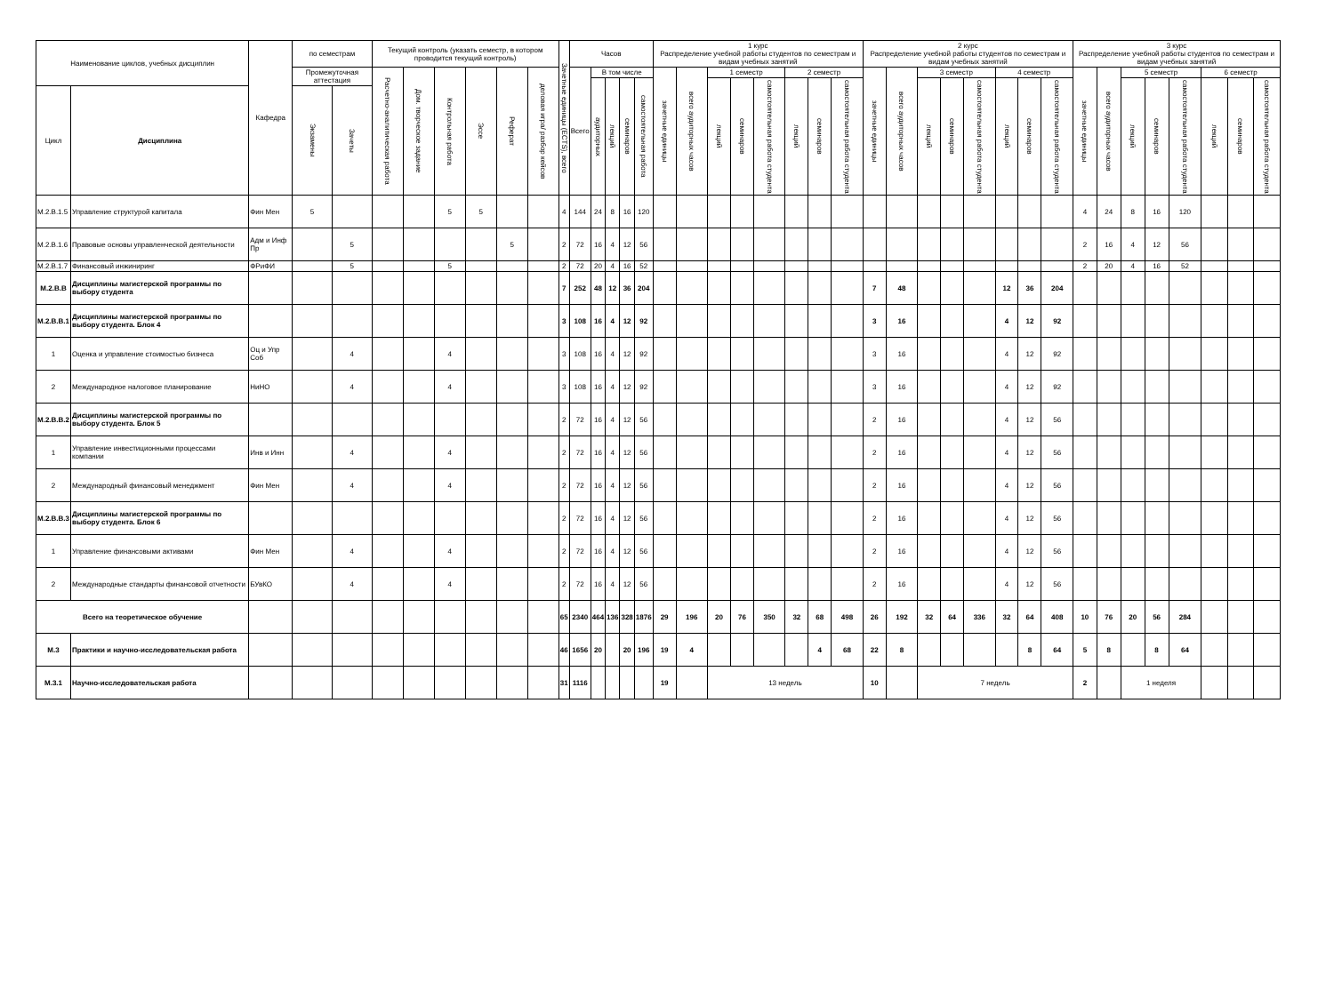| Наименование циклов, учебных дисциплин | | Кафедра | по семестрам | | Текущий контроль (указать семестр, в котором проводится текущий контроль) | | | | | | Зачетные единицы (ECTS), всего | Часов | | | | | 1 курс Распределение учебной работы студентов по семестрам и видам учебных занятий | | | | | | | | 2 курс Распределение учебной работы студентов по семестрам и видам учебных занятий | | | | | | | | 3 курс Распределение учебной работы студентов по семестрам и видам учебных занятий | | | | | | | |
| --- | --- | --- | --- | --- | --- | --- | --- | --- | --- | --- | --- | --- | --- | --- | --- | --- | --- | --- | --- | --- | --- | --- | --- | --- | --- | --- | --- | --- | --- | --- | --- | --- | --- | --- | --- | --- | --- | --- | --- | --- |
| | | | Промежуточная аттестация | | Расчетно-аналитическая работа | Дом. творческое задание | Контрольная работа | Эссе | Реферат | деловая игра/ разбор кейсов | | Всего | В том числе | | | | зачетные единицы | всего аудиторных часов | 1 семестр | | | 2 семестр | | | зачетные единицы | всего аудиторных часов | 3 семестр | | | 4 семестр | | | зачетные единицы | всего аудиторных часов | 5 семестр | | | 6 семестр | | |
| | | | | | | | | | | | | | аудиторных | лекций | семинаров | самостоятельная работа | | | лекций | семинаров | самостоятельная работа студента | лекций | семинаров | самостоятельная работа студента | | | лекций | семинаров | самостоятельная работа студента | лекций | семинаров | самостоятельная работа студента | | | лекций | семинаров | самостоятельная работа студента | лекций | семинаров | самостоятельная работа студента |
| Цикл | Дисциплина | | Экзамены | Зачеты | | | | | | | | | | | | | | | | | | | | | | | | | | | | | | | | | | | | |
| М.2.В.1.5 | Управление структурой капитала | Фин Мен | 5 | | | | 5 | 5 | | | 4 | 144 | 24 | 8 | 16 | 120 | | | | | | | | | | | | | | | | | 4 | 24 | 8 | 16 | 120 | | | |
| М.2.В.1.6 | Правовые основы управленческой деятельности | Адм и Инф Пр | | 5 | | | | | 5 | | 2 | 72 | 16 | 4 | 12 | 56 | | | | | | | | | | | | | | | | | 2 | 16 | 4 | 12 | 56 | | | |
| М.2.В.1.7 | Финансовый инжиниринг | ФРиФИ | | 5 | | | 5 | | | | 2 | 72 | 20 | 4 | 16 | 52 | | | | | | | | | | | | | | | | | 2 | 20 | 4 | 16 | 52 | | | |
| М.2.В.В | Дисциплины магистерской программы по выбору студента | | | | | | | | | | 7 | 252 | 48 | 12 | 36 | 204 | | | | | | | | | 7 | 48 | | | | 12 | 36 | 204 | | | | | | | | |
| М.2.В.В.1 | Дисциплины магистерской программы по выбору студента. Блок 4 | | | | | | | | | | 3 | 108 | 16 | 4 | 12 | 92 | | | | | | | | | 3 | 16 | | | | 4 | 12 | 92 | | | | | | | | |
| 1 | Оценка и управление стоимостью бизнеса | Оц и Упр Соб | | 4 | | | 4 | | | | 3 | 108 | 16 | 4 | 12 | 92 | | | | | | | | | 3 | 16 | | | | 4 | 12 | 92 | | | | | | | | |
| 2 | Международное налоговое планирование | НиНО | | 4 | | | 4 | | | | 3 | 108 | 16 | 4 | 12 | 92 | | | | | | | | | 3 | 16 | | | | 4 | 12 | 92 | | | | | | | | |
| М.2.В.В.2 | Дисциплины магистерской программы по выбору студента. Блок 5 | | | | | | | | | | 2 | 72 | 16 | 4 | 12 | 56 | | | | | | | | | 2 | 16 | | | | 4 | 12 | 56 | | | | | | | | |
| 1 | Управление инвестиционными процессами компании | Инв и Инн | | 4 | | | 4 | | | | 2 | 72 | 16 | 4 | 12 | 56 | | | | | | | | | 2 | 16 | | | | 4 | 12 | 56 | | | | | | | | |
| 2 | Международный финансовый менеджмент | Фин Мен | | 4 | | | 4 | | | | 2 | 72 | 16 | 4 | 12 | 56 | | | | | | | | | 2 | 16 | | | | 4 | 12 | 56 | | | | | | | | |
| М.2.В.В.3 | Дисциплины магистерской программы по выбору студента. Блок 6 | | | | | | | | | | 2 | 72 | 16 | 4 | 12 | 56 | | | | | | | | | 2 | 16 | | | | 4 | 12 | 56 | | | | | | | | |
| 1 | Управление финансовыми активами | Фин Мен | | 4 | | | 4 | | | | 2 | 72 | 16 | 4 | 12 | 56 | | | | | | | | | 2 | 16 | | | | 4 | 12 | 56 | | | | | | | | |
| 2 | Международные стандарты финансовой отчетности | БУвКО | | 4 | | | 4 | | | | 2 | 72 | 16 | 4 | 12 | 56 | | | | | | | | | 2 | 16 | | | | 4 | 12 | 56 | | | | | | | | |
| Всего на теоретическое обучение | | | | | | | | | | | 65 | 2340 | 464 | 136 | 328 | 1876 | 29 | 196 | 20 | 76 | 350 | 32 | 68 | 498 | 26 | 192 | 32 | 64 | 336 | 32 | 64 | 408 | 10 | 76 | 20 | 56 | 284 | | | |
| М.3 | Практики и научно-исследовательская работа | | | | | | | | | | 46 | 1656 | 20 | | 20 | 196 | 19 | 4 | | | | | 4 | 68 | 22 | 8 | | | | | 8 | 64 | 5 | 8 | | 8 | 64 | | | |
| М.3.1 | Научно-исследовательская работа | | | | | | | | | | 31 | 1116 | | | | | 19 | | 13 недель | | | | | | 10 | | 7 недель | | | | | | 2 | | 1 неделя | | | | | |